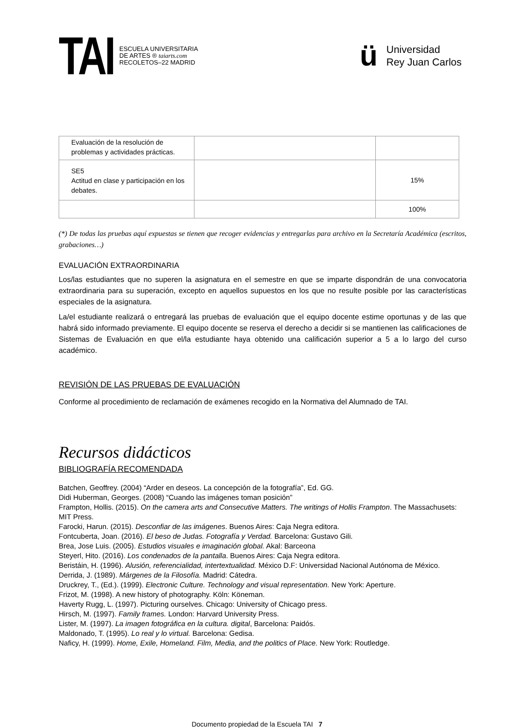TAI
ESCUELA UNIVERSITARIA
DE ARTES ® taiarts.com
RECOLETOS–22 MADRID
ü
Universidad
Rey Juan Carlos
| Evaluación de la resolución de problemas y actividades prácticas. | | |
| SE5 Actitud en clase y participación en los debates. | | 15% |
| | | 100% |
(*) De todas las pruebas aquí expuestas se tienen que recoger evidencias y entregarlas para archivo en la Secretaría Académica (escritos, grabaciones…)
EVALUACIÓN EXTRAORDINARIA
Los/las estudiantes que no superen la asignatura en el semestre en que se imparte dispondrán de una convocatoria extraordinaria para su superación, excepto en aquellos supuestos en los que no resulte posible por las características especiales de la asignatura.
La/el estudiante realizará o entregará las pruebas de evaluación que el equipo docente estime oportunas y de las que habrá sido informado previamente. El equipo docente se reserva el derecho a decidir si se mantienen las calificaciones de Sistemas de Evaluación en que el/la estudiante haya obtenido una calificación superior a 5 a lo largo del curso académico.
REVISIÓN DE LAS PRUEBAS DE EVALUACIÓN
Conforme al procedimiento de reclamación de exámenes recogido en la Normativa del Alumnado de TAI.
Recursos didácticos
BIBLIOGRAFÍA RECOMENDADA
Batchen, Geoffrey. (2004) “Arder en deseos. La concepción de la fotografía”, Ed. GG.
Didi Huberman, Georges. (2008) “Cuando las imágenes toman posición”
Frampton, Hollis. (2015). On the camera arts and Consecutive Matters. The writings of Hollis Frampton. The Massachusets: MIT Press.
Farocki, Harun. (2015). Desconfiar de las imágenes. Buenos Aires: Caja Negra editora.
Fontcuberta, Joan. (2016). El beso de Judas. Fotografía y Verdad. Barcelona: Gustavo Gili.
Brea, Jose Luis. (2005). Estudios visuales e imaginación global. Akal: Barceona
Steyerl, Hito. (2016). Los condenados de la pantalla. Buenos Aires: Caja Negra editora.
Beristáin, H. (1996). Alusión, referencialidad, intertextualidad. México D.F: Universidad Nacional Autónoma de México.
Derrida, J. (1989). Márgenes de la Filosofía. Madrid: Cátedra.
Druckrey, T., (Ed.). (1999). Electronic Culture. Technology and visual representation. New York: Aperture.
Frizot, M. (1998). A new history of photography. Köln: Köneman.
Haverty Rugg, L. (1997). Picturing ourselves. Chicago: University of Chicago press.
Hirsch, M. (1997). Family frames. London: Harvard University Press.
Lister, M. (1997). La imagen fotográfica en la cultura. digital, Barcelona: Paidós.
Maldonado, T. (1995). Lo real y lo virtual. Barcelona: Gedisa.
Naficy, H. (1999). Home, Exile, Homeland. Film, Media, and the politics of Place. New York: Routledge.
Documento propiedad de la Escuela TAI 7